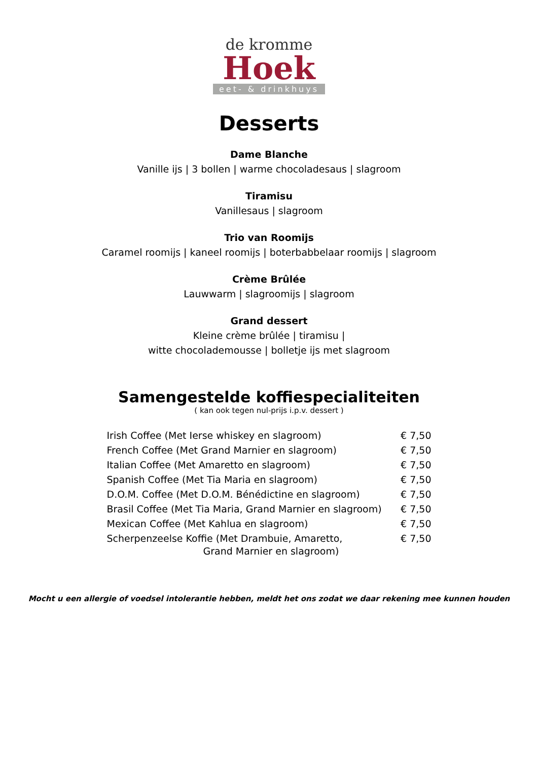de kromme
Hoek
eet- & drinkhuys
Desserts
Dame Blanche
Vanille ijs | 3 bollen | warme chocoladesaus | slagroom
Tiramisu
Vanillesaus | slagroom
Trio van Roomijs
Caramel roomijs | kaneel roomijs | boterbabbelaar roomijs | slagroom
Crème Brûlée
Lauwwarm | slagroomijs | slagroom
Grand dessert
Kleine crème brûlée | tiramisu |
witte chocolademousse | bolletje ijs met slagroom
Samengestelde koffiespecialiteiten
( kan ook tegen nul-prijs i.p.v. dessert )
| Irish Coffee (Met Ierse whiskey en slagroom) | € 7,50 |
| French Coffee (Met Grand Marnier en slagroom) | € 7,50 |
| Italian Coffee (Met Amaretto en slagroom) | € 7,50 |
| Spanish Coffee (Met Tia Maria en slagroom) | € 7,50 |
| D.O.M. Coffee (Met D.O.M. Bénédictine en slagroom) | € 7,50 |
| Brasil Coffee (Met Tia Maria, Grand Marnier en slagroom) | € 7,50 |
| Mexican Coffee (Met Kahlua en slagroom) | € 7,50 |
| Scherpenzeelse Koffie (Met Drambuie, Amaretto, Grand Marnier en slagroom) | € 7,50 |
Mocht u een allergie of voedsel intolerantie hebben, meldt het ons zodat we daar rekening mee kunnen houden